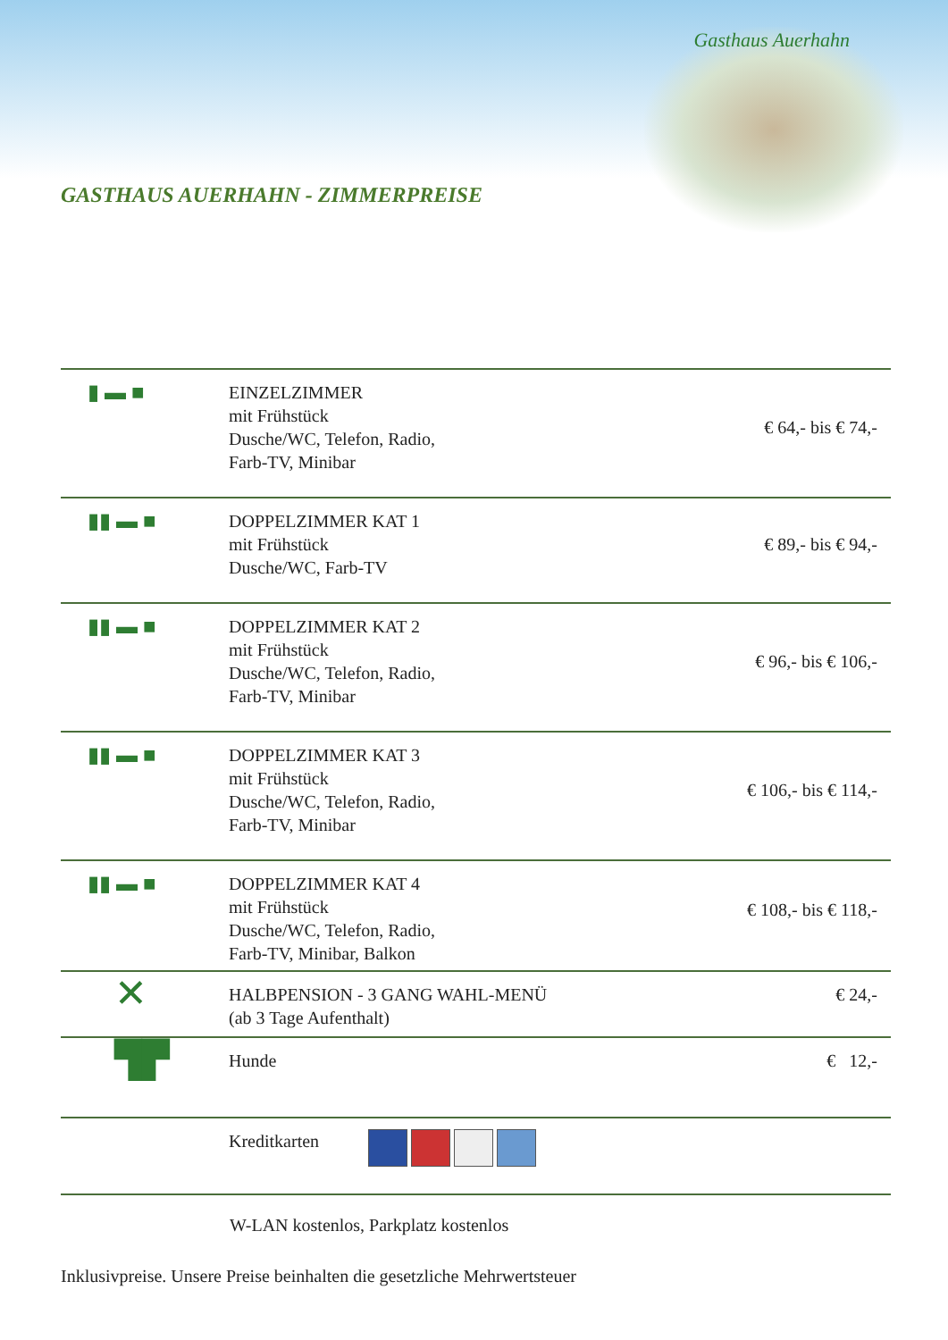Gasthaus Auerhahn
GASTHAUS AUERHAHN - ZIMMERPREISE
| ▮ ▬ ■ | EINZELZIMMER mit Frühstück Dusche/WC, Telefon, Radio, Farb-TV, Minibar | € 64,- bis € 74,- |
| ▮▮ ▬ ■ | DOPPELZIMMER KAT 1 mit Frühstück Dusche/WC, Farb-TV | € 89,- bis € 94,- |
| ▮▮ ▬ ■ | DOPPELZIMMER KAT 2 mit Frühstück Dusche/WC, Telefon, Radio, Farb-TV, Minibar | € 96,- bis € 106,- |
| ▮▮ ▬ ■ | DOPPELZIMMER KAT 3 mit Frühstück Dusche/WC, Telefon, Radio, Farb-TV, Minibar | € 106,- bis € 114,- |
| ▮▮ ▬ ■ | DOPPELZIMMER KAT 4 mit Frühstück Dusche/WC, Telefon, Radio, Farb-TV, Minibar, Balkon | € 108,- bis € 118,- |
| ✕ | HALBPENSION - 3 GANG WAHL-MENÜ (ab 3 Tage Aufenthalt) | € 24,- |
| ▜▛ | Hunde | € 12,- |
| | Kreditkarten | |
W-LAN kostenlos, Parkplatz kostenlos
Inklusivpreise. Unsere Preise beinhalten die gesetzliche Mehrwertsteuer